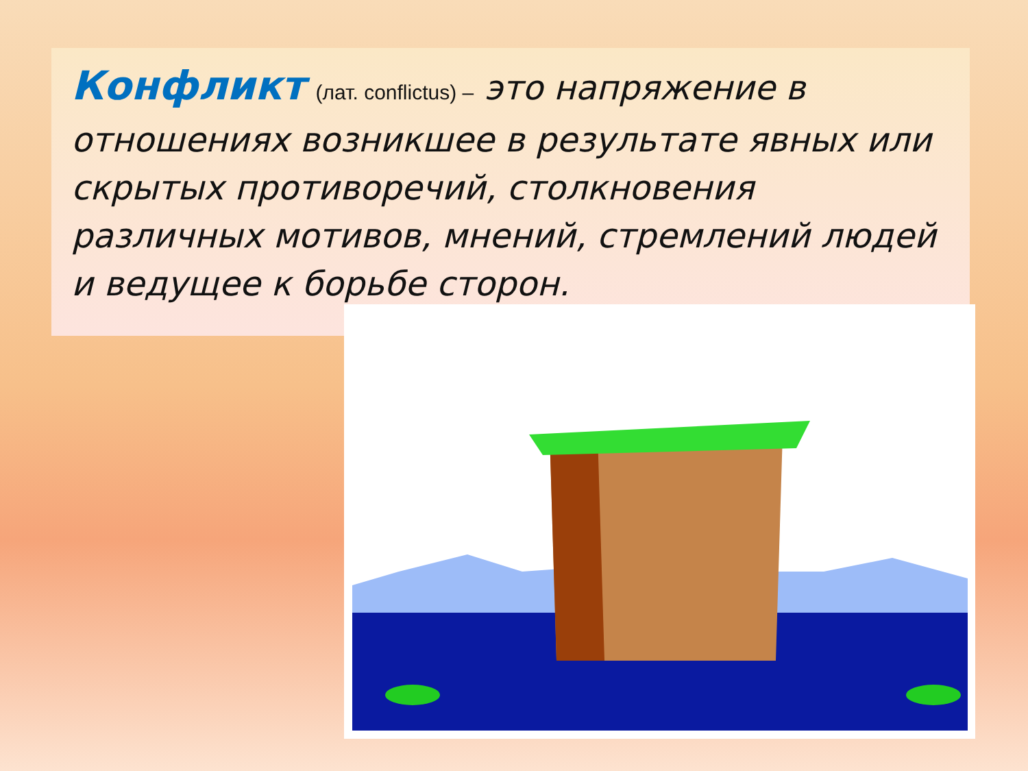Конфликт (лат. conflictus) – это напряжение в отношениях возникшее в результате явных или скрытых противоречий, столкновения различных мотивов, мнений, стремлений людей и ведущее к борьбе сторон.